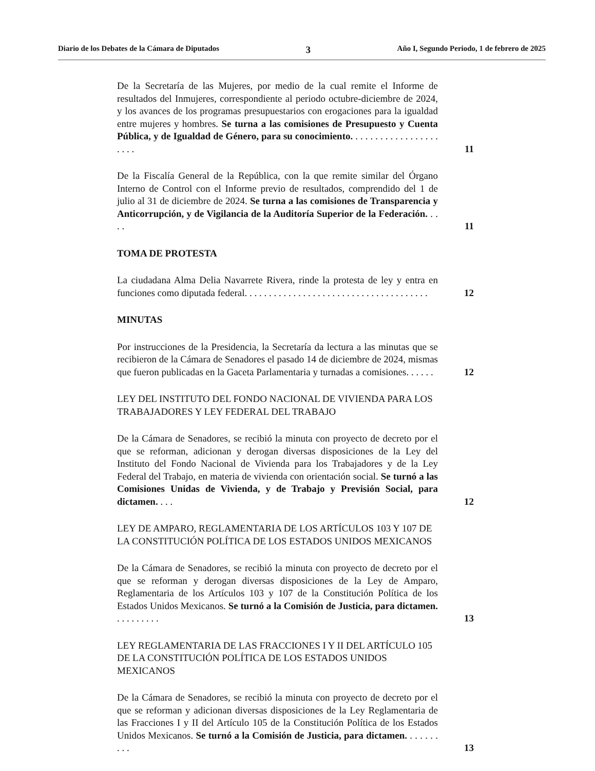Diario de los Debates de la Cámara de Diputados 3 Año I, Segundo Periodo, 1 de febrero de 2025
De la Secretaría de las Mujeres, por medio de la cual remite el Informe de resultados del Inmujeres, correspondiente al periodo octubre-diciembre de 2024, y los avances de los programas presupuestarios con erogaciones para la igualdad entre mujeres y hombres. Se turna a las comisiones de Presupuesto y Cuenta Pública, y de Igualdad de Género, para su conocimiento. . . . . . . . . . . . . . . . . . . . . .
11
De la Fiscalía General de la República, con la que remite similar del Órgano Interno de Control con el Informe previo de resultados, comprendido del 1 de julio al 31 de diciembre de 2024. Se turna a las comisiones de Transparencia y Anticorrupción, y de Vigilancia de la Auditoría Superior de la Federación. . . . .
11
TOMA DE PROTESTA
La ciudadana Alma Delia Navarrete Rivera, rinde la protesta de ley y entra en funciones como diputada federal. . . . . . . . . . . . . . . . . . . . . . . . . . . . . . . . . . . . . .
12
MINUTAS
Por instrucciones de la Presidencia, la Secretaría da lectura a las minutas que se recibieron de la Cámara de Senadores el pasado 14 de diciembre de 2024, mismas que fueron publicadas en la Gaceta Parlamentaria y turnadas a comisiones. . . . . .
12
LEY DEL INSTITUTO DEL FONDO NACIONAL DE VIVIENDA PARA LOS TRABAJADORES Y LEY FEDERAL DEL TRABAJO
De la Cámara de Senadores, se recibió la minuta con proyecto de decreto por el que se reforman, adicionan y derogan diversas disposiciones de la Ley del Instituto del Fondo Nacional de Vivienda para los Trabajadores y de la Ley Federal del Trabajo, en materia de vivienda con orientación social. Se turnó a las Comisiones Unidas de Vivienda, y de Trabajo y Previsión Social, para dictamen. . . .
12
LEY DE AMPARO, REGLAMENTARIA DE LOS ARTÍCULOS 103 Y 107 DE LA CONSTITUCIÓN POLÍTICA DE LOS ESTADOS UNIDOS MEXICANOS
De la Cámara de Senadores, se recibió la minuta con proyecto de decreto por el que se reforman y derogan diversas disposiciones de la Ley de Amparo, Reglamentaria de los Artículos 103 y 107 de la Constitución Política de los Estados Unidos Mexicanos. Se turnó a la Comisión de Justicia, para dictamen. . . . . . . . . .
13
LEY REGLAMENTARIA DE LAS FRACCIONES I Y II DEL ARTÍCULO 105 DE LA CONSTITUCIÓN POLÍTICA DE LOS ESTADOS UNIDOS MEXICANOS
De la Cámara de Senadores, se recibió la minuta con proyecto de decreto por el que se reforman y adicionan diversas disposiciones de la Ley Reglamentaria de las Fracciones I y II del Artículo 105 de la Constitución Política de los Estados Unidos Mexicanos. Se turnó a la Comisión de Justicia, para dictamen. . . . . . . . . .
13